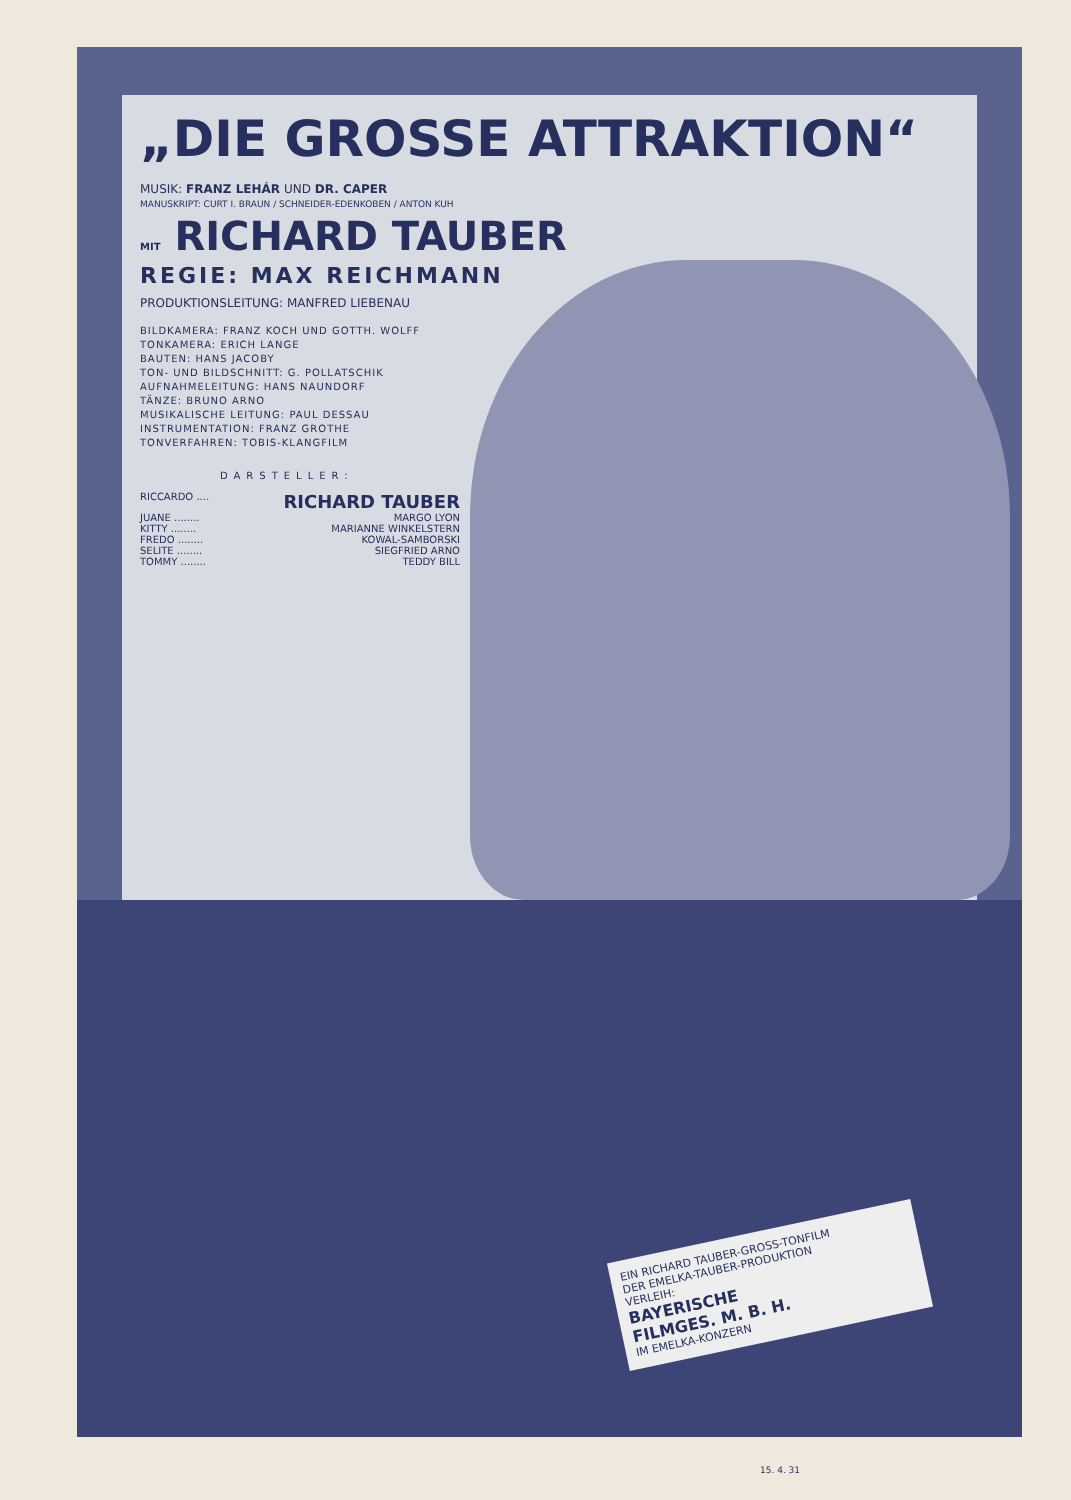„DIE GROSSE ATTRAKTION“
MUSIK: FRANZ LEHÁR UND DR. CAPER
MANUSKRIPT: CURT I. BRAUN / SCHNEIDER-EDENKOBEN / ANTON KUH
MIT RICHARD TAUBER
REGIE: MAX REICHMANN
PRODUKTIONSLEITUNG: MANFRED LIEBENAU
BILDKAMERA: FRANZ KOCH UND GOTTH. WOLFF
TONKAMERA: ERICH LANGE
BAUTEN: HANS JACOBY
TON- UND BILDSCHNITT: G. POLLATSCHIK
AUFNAHMELEITUNG: HANS NAUNDORF
TÄNZE: BRUNO ARNO
MUSIKALISCHE LEITUNG: PAUL DESSAU
INSTRUMENTATION: FRANZ GROTHE
TONVERFAHREN: TOBIS-KLANGFILM
DARSTELLER:
RICCARDO .... RICHARD TAUBER
JUANE ........ MARGO LYON
KITTY ........ MARIANNE WINKELSTERN
FREDO ........ KOWAL-SAMBORSKI
SELITE ........ SIEGFRIED ARNO
TOMMY ........ TEDDY BILL
EIN RICHARD TAUBER-GROSS-TONFILM
DER EMELKA-TAUBER-PRODUKTION
VERLEIH:
BAYERISCHE
FILMGES. M. B. H.
IM EMELKA-KONZERN
15. 4. 31